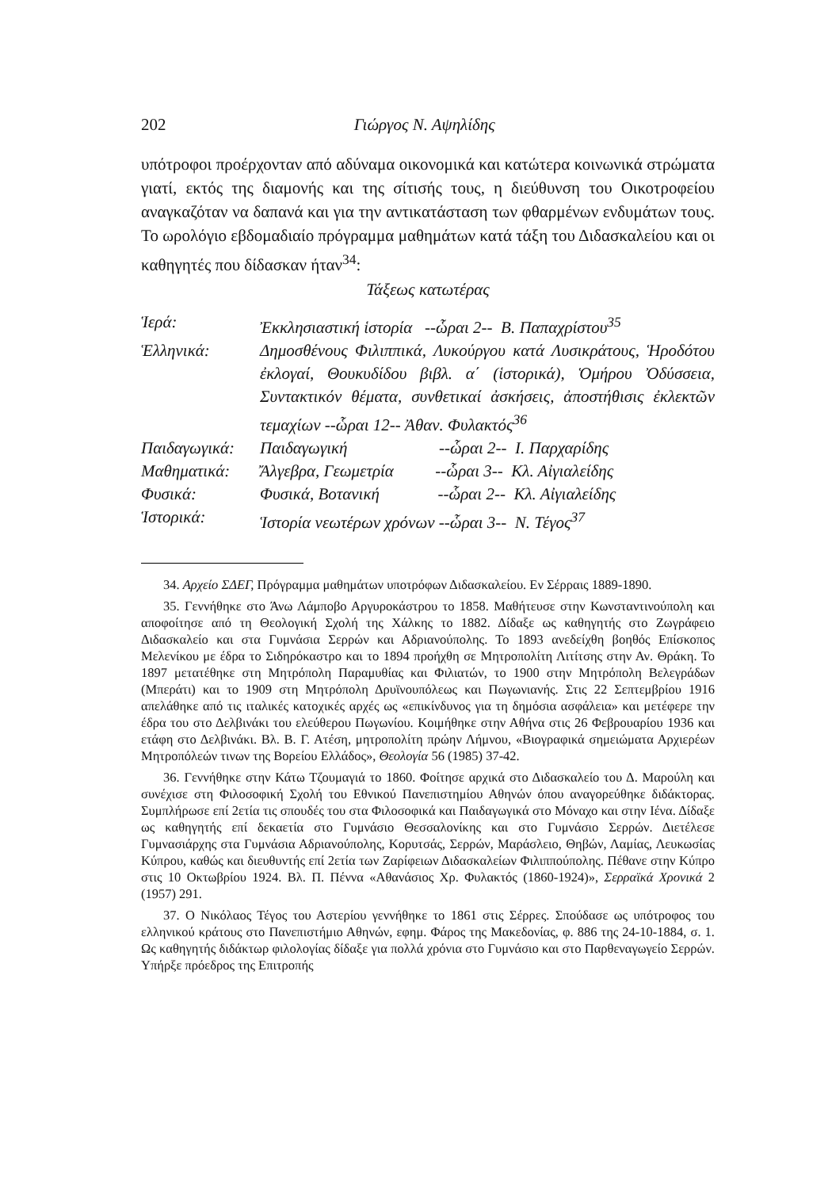202 Γιώργος Ν. Αψηλίδης
υπότροφοι προέρχονταν από αδύναμα οικονομικά και κατώτερα κοινωνικά στρώματα γιατί, εκτός της διαμονής και της σίτισής τους, η διεύθυνση του Οικοτροφείου αναγκαζόταν να δαπανά και για την αντικατάσταση των φθαρμένων ενδυμάτων τους. Το ωρολόγιο εβδομαδιαίο πρόγραμμα μαθημάτων κατά τάξη του Διδασκαλείου και οι καθηγητές που δίδασκαν ήταν<sup>34</sup>:
Τάξεως κατωτέρας
| Ἱερά: | Ἐκκλησιαστική ἱστορία --ὧραι 2-- Β. Παπαχρίστου<sup>35</sup> |
| Ἑλληνικά: | Δημοσθένους Φιλιππικά, Λυκούργου κατά Λυσικράτους, Ἡροδότου ἐκλογαί, Θουκυδίδου βιβλ. α΄ (ἱστορικά), Ὁμήρου Ὀδύσσεια, Συντακτικόν θέματα, συνθετικαί ἀσκήσεις, ἀποστήθισις ἐκλεκτῶν τεμαχίων --ὧραι 12-- Ἀθαν. Φυλακτός<sup>36</sup> |
| Παιδαγωγικά: | Παιδαγωγική --ὧραι 2-- Ι. Παρχαρίδης |
| Μαθηματικά: | Ἄλγεβρα, Γεωμετρία --ὧραι 3-- Κλ. Αἰγιαλείδης |
| Φυσικά: | Φυσικά, Βοτανική --ὧραι 2-- Κλ. Αἰγιαλείδης |
| Ἱστορικά: | Ἱστορία νεωτέρων χρόνων --ὧραι 3-- Ν. Τέγος<sup>37</sup> |
34. Αρχείο ΣΔΕΓ, Πρόγραμμα μαθημάτων υποτρόφων Διδασκαλείου. Εν Σέρραις 1889-1890.
35. Γεννήθηκε στο Άνω Λάμποβο Αργυροκάστρου το 1858. Μαθήτευσε στην Κωνσταντινούπολη και αποφοίτησε από τη Θεολογική Σχολή της Χάλκης το 1882. Δίδαξε ως καθηγητής στο Ζωγράφειο Διδασκαλείο και στα Γυμνάσια Σερρών και Αδριανούπολης. Το 1893 ανεδείχθη βοηθός Επίσκοπος Μελενίκου με έδρα το Σιδηρόκαστρο και το 1894 προήχθη σε Μητροπολίτη Λιτίτσης στην Αν. Θράκη. Το 1897 μετατέθηκε στη Μητρόπολη Παραμυθίας και Φιλιατών, το 1900 στην Μητρόπολη Βελεγράδων (Μπεράτι) και το 1909 στη Μητρόπολη Δρυϊνουπόλεως και Πωγωνιανής. Στις 22 Σεπτεμβρίου 1916 απελάθηκε από τις ιταλικές κατοχικές αρχές ως «επικίνδυνος για τη δημόσια ασφάλεια» και μετέφερε την έδρα του στο Δελβινάκι του ελεύθερου Πωγωνίου. Κοιμήθηκε στην Αθήνα στις 26 Φεβρουαρίου 1936 και ετάφη στο Δελβινάκι. Βλ. Β. Γ. Ατέση, μητροπολίτη πρώην Λήμνου, «Βιογραφικά σημειώματα Αρχιερέων Μητροπόλεών τινων της Βορείου Ελλάδος», Θεολογία 56 (1985) 37-42.
36. Γεννήθηκε στην Κάτω Τζουμαγιά το 1860. Φοίτησε αρχικά στο Διδασκαλείο του Δ. Μαρούλη και συνέχισε στη Φιλοσοφική Σχολή του Εθνικού Πανεπιστημίου Αθηνών όπου αναγορεύθηκε διδάκτορας. Συμπλήρωσε επί 2ετία τις σπουδές του στα Φιλοσοφικά και Παιδαγωγικά στο Μόναχο και στην Ιένα. Δίδαξε ως καθηγητής επί δεκαετία στο Γυμνάσιο Θεσσαλονίκης και στο Γυμνάσιο Σερρών. Διετέλεσε Γυμνασιάρχης στα Γυμνάσια Αδριανούπολης, Κορυτσάς, Σερρών, Μαράσλειο, Θηβών, Λαμίας, Λευκωσίας Κύπρου, καθώς και διευθυντής επί 2ετία των Ζαρίφειων Διδασκαλείων Φιλιππούπολης. Πέθανε στην Κύπρο στις 10 Οκτωβρίου 1924. Βλ. Π. Πέννα «Αθανάσιος Χρ. Φυλακτός (1860-1924)», Σερραϊκά Χρονικά 2 (1957) 291.
37. Ο Νικόλαος Τέγος του Αστερίου γεννήθηκε το 1861 στις Σέρρες. Σπούδασε ως υπότροφος του ελληνικού κράτους στο Πανεπιστήμιο Αθηνών, εφημ. Φάρος της Μακεδονίας, φ. 886 της 24-10-1884, σ. 1. Ως καθηγητής διδάκτωρ φιλολογίας δίδαξε για πολλά χρόνια στο Γυμνάσιο και στο Παρθεναγωγείο Σερρών. Υπήρξε πρόεδρος της Επιτροπής